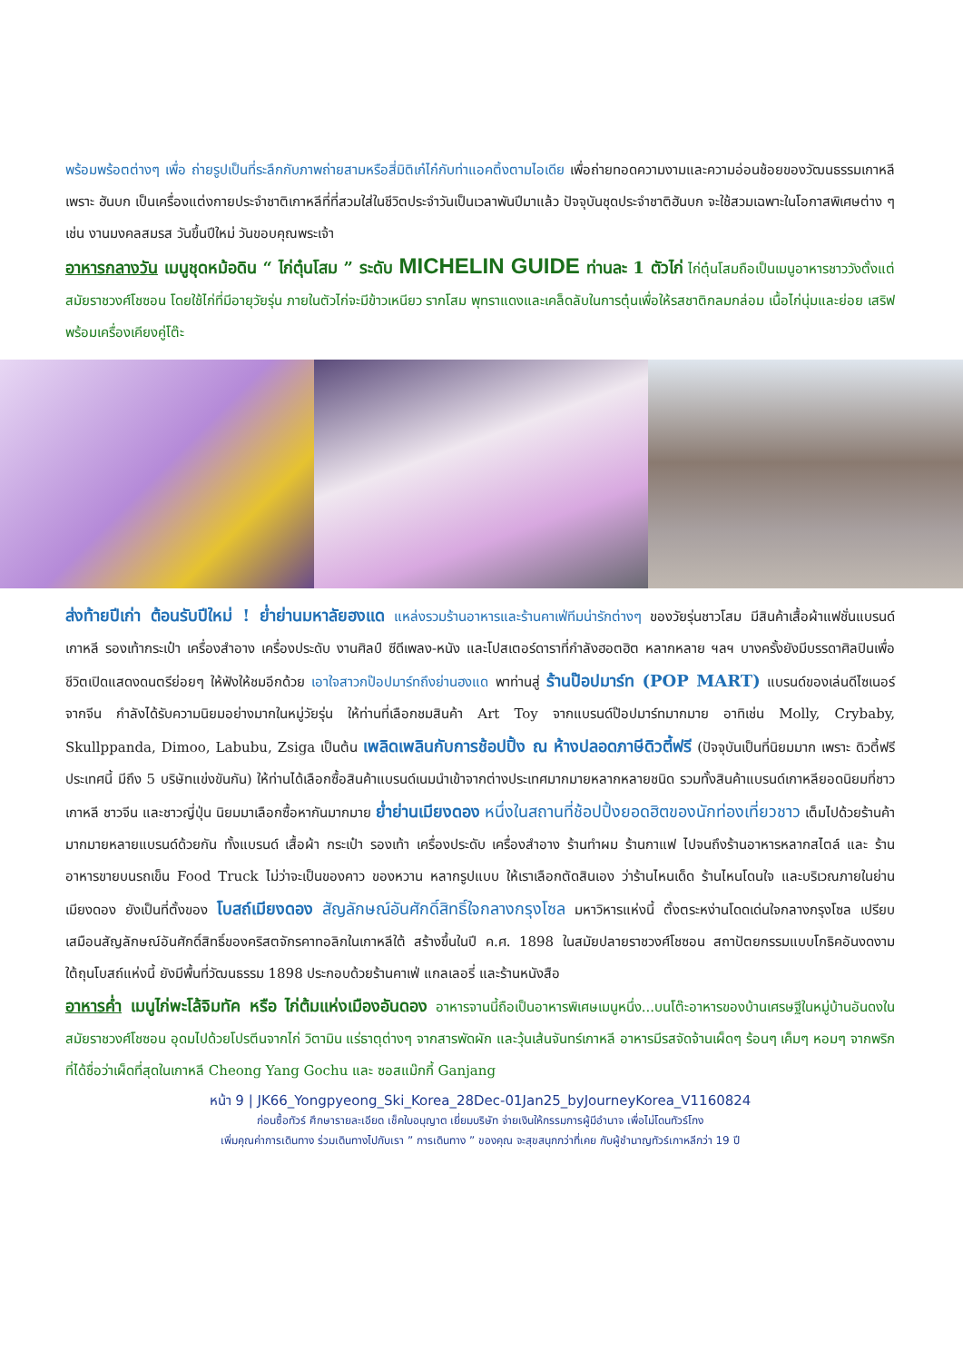พร้อมพร้อตต่างๆ เพื่อ ถ่ายรูปเป็นที่ระลึกกับภาพถ่ายสามหรือสี่มิติเก๋ไก๋กับท่าแอคติ้งตามไอเดีย เพื่อถ่ายทอดความงามและความอ่อนช้อยของวัฒนธรรมเกาหลี เพราะ ฮันบก เป็นเครื่องแต่งกายประจำชาติเกาหลีที่ที่สวมใส่ในชีวิตประจำวันเป็นเวลาพันปีมาแล้ว ปัจจุบันชุดประจำชาติฮันบก จะใช้สวมเฉพาะในโอกาสพิเศษต่าง ๆ เช่น งานมงคลสมรส วันขึ้นปีใหม่ วันขอบคุณพระเจ้า
อาหารกลางวัน เมนูชุดหม้อดิน “ ไก่ตุ๋นโสม ” ระดับ MICHELIN GUIDE ท่านละ 1 ตัวไก่ ไก่ตุ๋นโสมถือเป็นเมนูอาหารชาววังตั้งแต่สมัยราชวงศ์โชซอน โดยใช้ไก่ที่มีอายุวัยรุ่น ภายในตัวไก่จะมีข้าวเหนียว รากโสม พุทราแดงและเคล็ดลับในการตุ๋นเพื่อให้รสชาติกลมกล่อม เนื้อไก่นุ่มและย่อย เสริฟพร้อมเครื่องเคียงคู่โต๊ะ
ส่งท้ายปีเก่า ต้อนรับปีใหม่ ! ย่ำย่านมหาลัยฮงแด แหล่งรวมร้านอาหารและร้านคาเฟ่ทีมน่ารักต่างๆ ของวัยรุ่นชาวโสม มีสินค้าเสื้อผ้าแฟชั่นแบรนด์เกาหลี รองเท้ากระเป๋า เครื่องสำอาง เครื่องประดับ งานศิลป์ ซีดีเพลง-หนัง และโปสเตอร์ดาราที่กำลังฮอตฮิต หลากหลาย ฯลฯ บางครั้งยังมีบรรดาศิลปินเพื่อชีวิตเปิดแสดงดนตรีย่อยๆ ให้ฟังให้ชมอีกด้วย เอาใจสาวกป๊อปมาร์ทถึงย่านฮงแด พาท่านสู่ ร้านป๊อปมาร์ท (POP MART) แบรนด์ของเล่นดีไซเนอร์จากจีน กำลังได้รับความนิยมอย่างมากในหมู่วัยรุ่น ให้ท่านที่เลือกชมสินค้า Art Toy จากแบรนด์ป๊อปมาร์ทมากมาย อาทิเช่น Molly, Crybaby, Skullppanda, Dimoo, Labubu, Zsiga เป็นต้น เพลิดเพลินกับการช้อปปิ้ง ณ ห้างปลอดภาษีดิวตี้ฟรี (ปัจจุบันเป็นที่นิยมมาก เพราะ ดิวตี้ฟรีประเทศนี้ มีถึง 5 บริษัทแข่งขันกัน) ให้ท่านได้เลือกซื้อสินค้าแบรนด์เนมนำเข้าจากต่างประเทศมากมายหลากหลายชนิด รวมทั้งสินค้าแบรนด์เกาหลียอดนิยมที่ชาวเกาหลี ชาวจีน และชาวญี่ปุ่น นิยมมาเลือกซื้อหากันมากมาย ย่ำย่านเมียงดอง หนึ่งในสถานที่ช้อปปิ้งยอดฮิตของนักท่องเที่ยวชาว เต็มไปด้วยร้านค้ามากมายหลายแบรนด์ด้วยกัน ทั้งแบรนด์ เสื้อผ้า กระเป๋า รองเท้า เครื่องประดับ เครื่องสำอาง ร้านทำผม ร้านกาแฟ ไปจนถึงร้านอาหารหลากสไตล์ และ ร้านอาหารขายบนรถเข็น Food Truck ไม่ว่าจะเป็นของคาว ของหวาน หลากรูปแบบ ให้เราเลือกตัดสินเอง ว่าร้านไหนเด็ด ร้านไหนโดนใจ และบริเวณภายในย่านเมียงดอง ยังเป็นที่ตั้งของ โบสถ์เมียงดอง สัญลักษณ์อันศักดิ์สิทธิ์ใจกลางกรุงโซล มหาวิหารแห่งนี้ ตั้งตระหง่านโดดเด่นใจกลางกรุงโซล เปรียบเสมือนสัญลักษณ์อันศักดิ์สิทธิ์ของคริสตจักรคาทอลิกในเกาหลีใต้ สร้างขึ้นในปี ค.ศ. 1898 ในสมัยปลายราชวงศ์โชซอน สถาปัตยกรรมแบบโกธิคอันงดงาม ใต้ถุนโบสถ์แห่งนี้ ยังมีพื้นที่วัฒนธรรม 1898 ประกอบด้วยร้านคาเฟ่ แกลเลอรี่ และร้านหนังสือ
อาหารค่ำ เมนูไก่พะโล้จิมทัค หรือ ไก่ต้มแห่งเมืองอันดอง อาหารจานนี้ถือเป็นอาหารพิเศษเมนูหนึ่ง...บนโต๊ะอาหารของบ้านเศรษฐีในหมู่บ้านอันดงในสมัยราชวงศ์โชซอน อุดมไปด้วยโปรตีนจากไก่ วิตามิน แร่ธาตุต่างๆ จากสารพัดผัก และวุ้นเส้นจันทร์เกาหลี อาหารมีรสจัดจ้านเผ็ดๆ ร้อนๆ เค็มๆ หอมๆ จากพริกที่ได้ชื่อว่าเผ็ดที่สุดในเกาหลี Cheong Yang Gochu และ ซอสแม๊กกี้ Ganjang
หน้า 9 | JK66_Yongpyeong_Ski_Korea_28Dec-01Jan25_byJourneyKorea_V1160824
ก่อนซื้อทัวร์ ศึกษารายละเอียด เช็คใบอนุญาต เยี่ยมบริษัท จ่ายเงินให้กรรมการผู้มีอำนาจ เพื่อไม่โดนทัวร์โกง
เพิ่มคุณค่าการเดินทาง ร่วมเดินทางไปกับเรา ” การเดินทาง ” ของคุณ จะสุขสนุกกว่าที่เคย กับผู้ชำนาญทัวร์เกาหลีกว่า 19 ปี